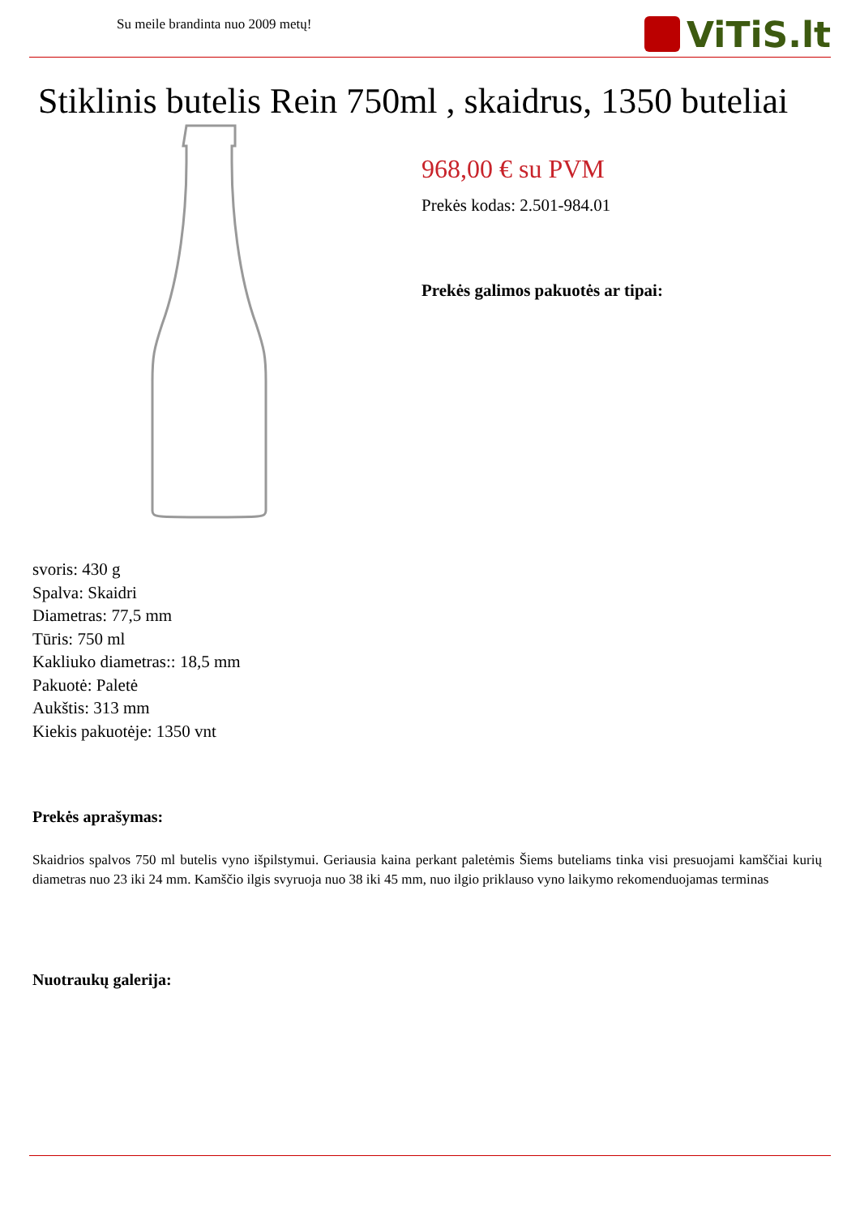Su meile brandinta nuo 2009 metų!
ViTiS.lt
Stiklinis butelis Rein 750ml , skaidrus, 1350 buteliai
968,00 € su PVM
Prekės kodas: 2.501-984.01
Prekės galimos pakuotės ar tipai:
svoris: 430 g
Spalva: Skaidri
Diametras: 77,5 mm
Tūris: 750 ml
Kakliuko diametras:: 18,5 mm
Pakuotė: Paletė
Aukštis: 313 mm
Kiekis pakuotėje: 1350 vnt
Prekės aprašymas:
Skaidrios spalvos 750 ml butelis vyno išpilstymui. Geriausia kaina perkant paletėmis Šiems buteliams tinka visi presuojami kamščiai kurių diametras nuo 23 iki 24 mm. Kamščio ilgis svyruoja nuo 38 iki 45 mm, nuo ilgio priklauso vyno laikymo rekomenduojamas terminas
Nuotraukų galerija: